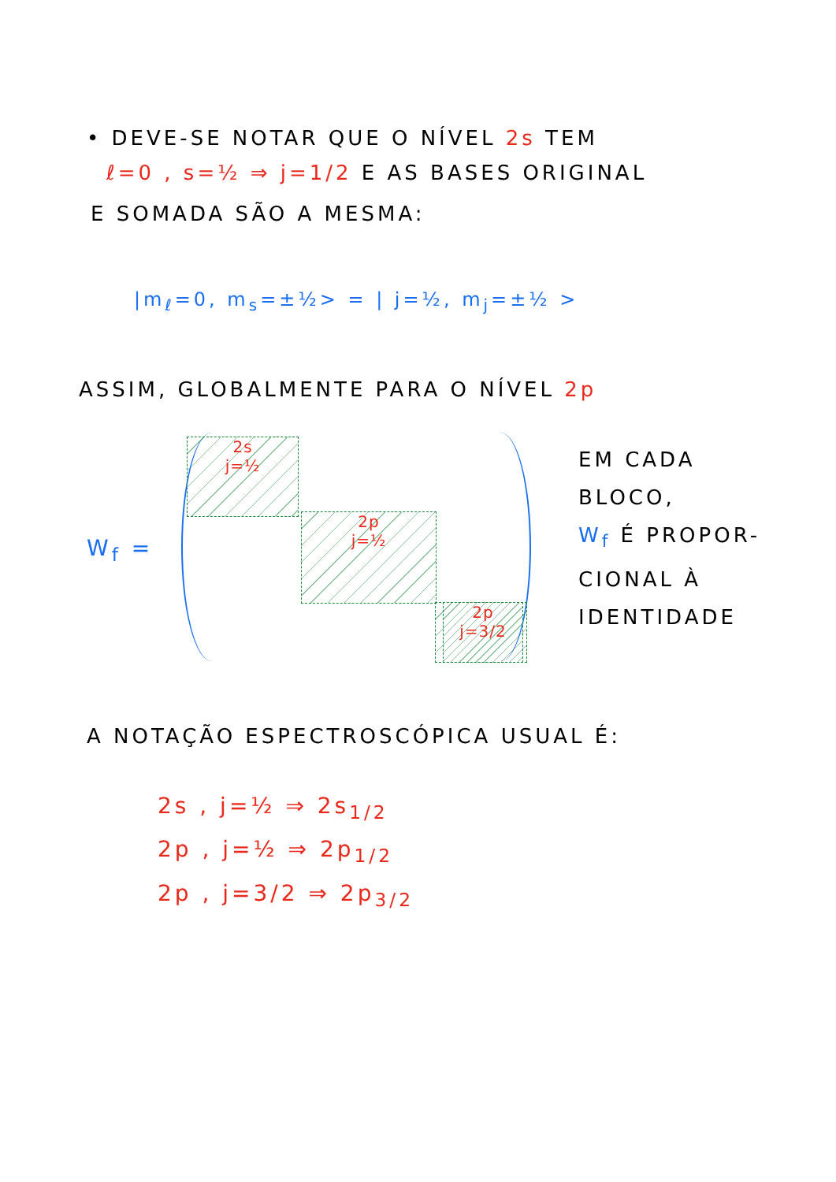• DEVE-SE NOTAR QUE O NÍVEL 2s TEM
ℓ=0 , s=½ ⇒ j=1/2 E AS BASES ORIGINAL
E SOMADA SÃO A MESMA:
|m<sub>ℓ</sub>=0, m<sub>s</sub>=±½> = | j=½, m<sub>j</sub>=±½ >
ASSIM, GLOBALMENTE PARA O NÍVEL 2p
W<sub>f</sub> =
2s
j=½
2p
j=½
2p
j=3/2
EM CADA
BLOCO,
W<sub>f</sub> É PROPOR-
CIONAL À
IDENTIDADE
A NOTAÇÃO ESPECTROSCÓPICA USUAL É:
2s , j=½ ⇒ 2s<sub>1/2</sub>
2p , j=½ ⇒ 2p<sub>1/2</sub>
2p , j=3/2 ⇒ 2p<sub>3/2</sub>